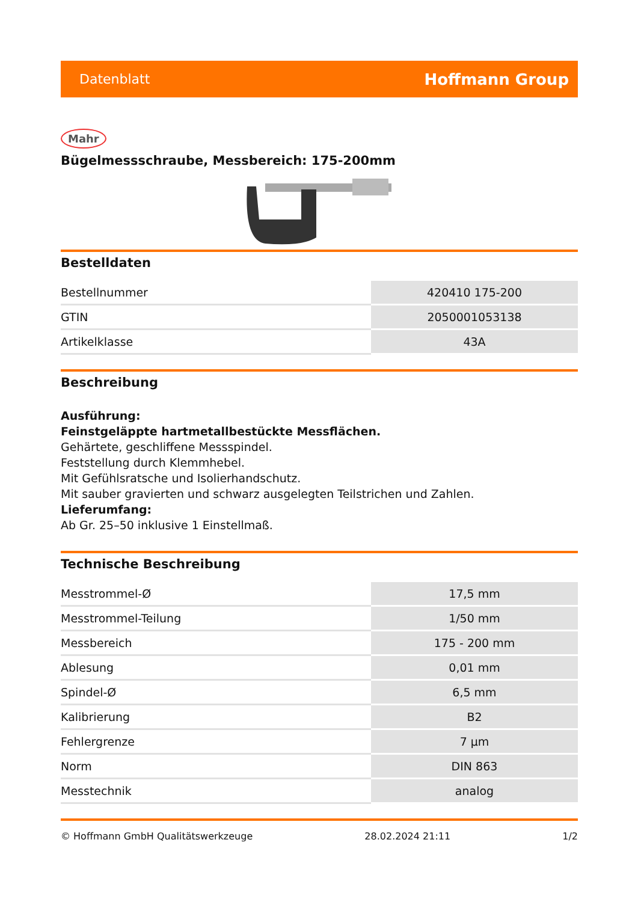Datenblatt Hoffmann Group
Mahr
Bügelmessschraube, Messbereich: 175-200mm
Bestelldaten
| Bestellnummer | 420410 175-200 |
| GTIN | 2050001053138 |
| Artikelklasse | 43A |
Beschreibung
Ausführung:
Feinstgeläppte hartmetallbestückte Messflächen.
Gehärtete, geschliffene Messspindel.
Feststellung durch Klemmhebel.
Mit Gefühlsratsche und Isolierhandschutz.
Mit sauber gravierten und schwarz ausgelegten Teilstrichen und Zahlen.
Lieferumfang:
Ab Gr. 25–50 inklusive 1 Einstellmaß.
Technische Beschreibung
| Messtrommel-Ø | 17,5 mm |
| Messtrommel-Teilung | 1/50 mm |
| Messbereich | 175 - 200 mm |
| Ablesung | 0,01 mm |
| Spindel-Ø | 6,5 mm |
| Kalibrierung | B2 |
| Fehlergrenze | 7 µm |
| Norm | DIN 863 |
| Messtechnik | analog |
© Hoffmann GmbH Qualitätswerkzeuge 28.02.2024 21:11 1/2